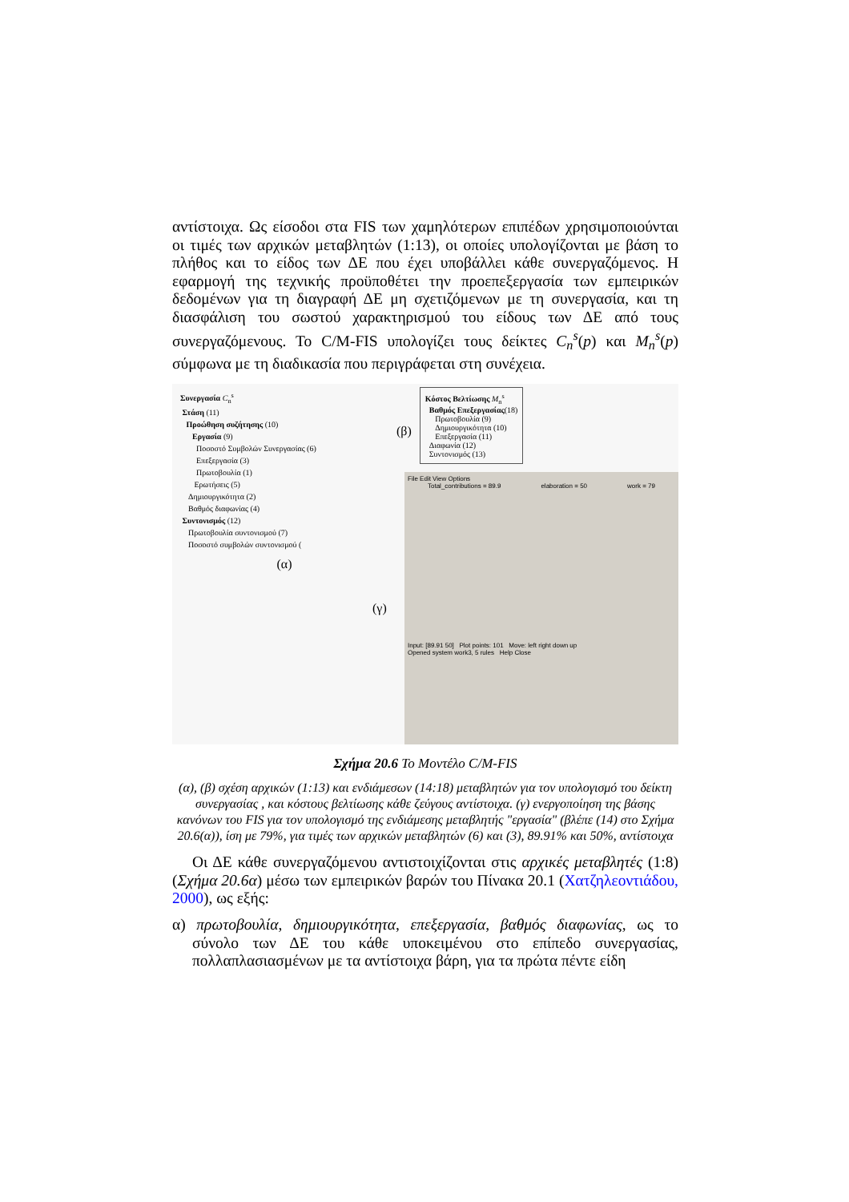αντίστοιχα. Ως είσοδοι στα FIS των χαμηλότερων επιπέδων χρησιμοποιούνται οι τιμές των αρχικών μεταβλητών (1:13), οι οποίες υπολογίζονται με βάση το πλήθος και το είδος των ΔΕ που έχει υποβάλλει κάθε συνεργαζόμενος. Η εφαρμογή της τεχνικής προϋποθέτει την προεπεξεργασία των εμπειρικών δεδομένων για τη διαγραφή ΔΕ μη σχετιζόμενων με τη συνεργασία, και τη διασφάλιση του σωστού χαρακτηρισμού του είδους των ΔΕ από τους συνεργαζόμενους. Το C/M-FIS υπολογίζει τους δείκτες C<sub>n</sub><sup>s</sup>(p) και M<sub>n</sub><sup>s</sup>(p) σύμφωνα με τη διαδικασία που περιγράφεται στη συνέχεια.
Συνεργασία C<sub>n</sub><sup>s</sup>
Στάση (11)
Προώθηση συζήτησης (10)
Εργασία (9)
Ποσοστό Συμβολών Συνεργασίας (6)
Επεξεργασία (3)
Πρωτοβουλία (1)
Ερωτήσεις (5)
Δημιουργικότητα (2)
Βαθμός διαφωνίας (4)
Συντονισμός (12)
Πρωτοβουλία συντονισμού (7)
Ποσοστό συμβολών συντονισμού (
(α)
(β)
Κόστος Βελτίωσης M<sub>n</sub><sup>s</sup>
Βαθμός Επεξεργασίας(18)
Πρωτοβουλία (9)
Δημιουργικότητα (10)
Επεξεργασία (11)
Διαφωνία (12)
Συντονισμός (13)
(γ)
File Edit View Options
Total_contributions = 89.9 elaboration = 50 work = 79
Input: [89.91 50] Plot points: 101 Move: left right down up
Opened system work3, 5 rules Help Close
Σχήμα 20.6 Το Μοντέλο C/M-FIS
(α), (β) σχέση αρχικών (1:13) και ενδιάμεσων (14:18) μεταβλητών για τον υπολογισμό του δείκτη συνεργασίας , και κόστους βελτίωσης κάθε ζεύγους αντίστοιχα. (γ) ενεργοποίηση της βάσης κανόνων του FIS για τον υπολογισμό της ενδιάμεσης μεταβλητής "εργασία" (βλέπε (14) στο Σχήμα 20.6(α)), ίση με 79%, για τιμές των αρχικών μεταβλητών (6) και (3), 89.91% και 50%, αντίστοιχα
Οι ΔΕ κάθε συνεργαζόμενου αντιστοιχίζονται στις αρχικές μεταβλητές (1:8) (Σχήμα 20.6α) μέσω των εμπειρικών βαρών του Πίνακα 20.1 (Χατζηλεοντιάδου, 2000), ως εξής:
α) πρωτοβουλία, δημιουργικότητα, επεξεργασία, βαθμός διαφωνίας, ως το σύνολο των ΔΕ του κάθε υποκειμένου στο επίπεδο συνεργασίας, πολλαπλασιασμένων με τα αντίστοιχα βάρη, για τα πρώτα πέντε είδη